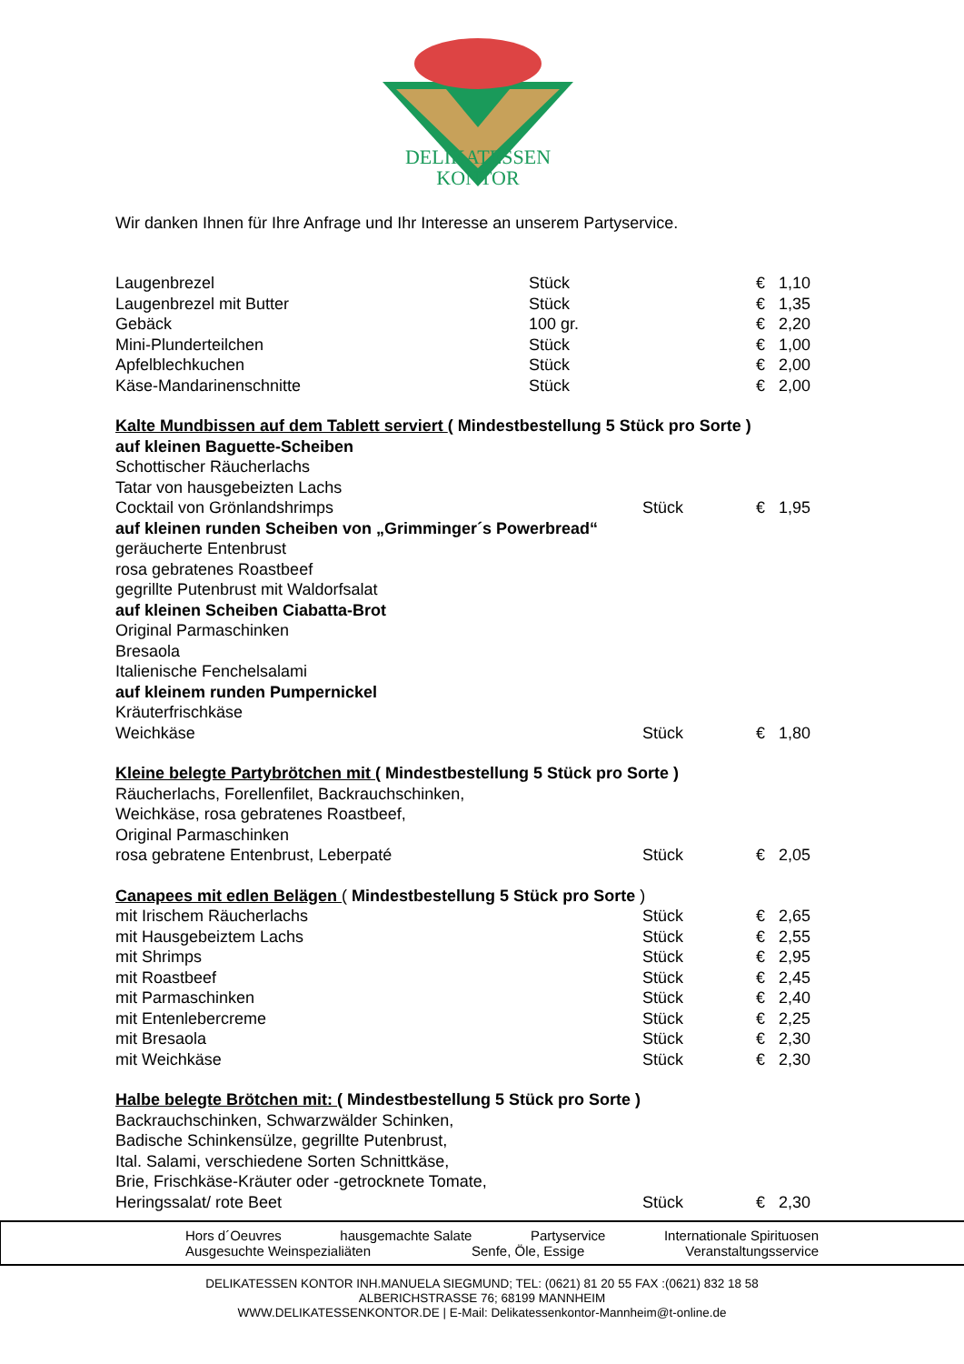DELIKATESSEN
KONTOR
Wir danken Ihnen für Ihre Anfrage und Ihr Interesse an unserem Partyservice.
| Laugenbrezel | Stück | € | 1,10 |
| Laugenbrezel mit Butter | Stück | € | 1,35 |
| Gebäck | 100 gr. | € | 2,20 |
| Mini-Plunderteilchen | Stück | € | 1,00 |
| Apfelblechkuchen | Stück | € | 2,00 |
| Käse-Mandarinenschnitte | Stück | € | 2,00 |
| Kalte Mundbissen auf dem Tablett serviert ( Mindestbestellung 5 Stück pro Sorte ) | | | |
| auf kleinen Baguette-Scheiben | | | |
| Schottischer Räucherlachs | | | |
| Tatar von hausgebeizten Lachs | | | |
| Cocktail von Grönlandshrimps | Stück | € | 1,95 |
| auf kleinen runden Scheiben von „Grimminger´s Powerbread“ | | | |
| geräucherte Entenbrust | | | |
| rosa gebratenes Roastbeef | | | |
| gegrillte Putenbrust mit Waldorfsalat | | | |
| auf kleinen Scheiben Ciabatta-Brot | | | |
| Original Parmaschinken | | | |
| Bresaola | | | |
| Italienische Fenchelsalami | | | |
| auf kleinem runden Pumpernickel | | | |
| Kräuterfrischkäse | | | |
| Weichkäse | Stück | € | 1,80 |
| Kleine belegte Partybrötchen mit ( Mindestbestellung 5 Stück pro Sorte ) | | | |
| Räucherlachs, Forellenfilet, Backrauchschinken, | | | |
| Weichkäse, rosa gebratenes Roastbeef, | | | |
| Original Parmaschinken | | | |
| rosa gebratene Entenbrust, Leberpaté | Stück | € | 2,05 |
| Canapees mit edlen Belägen ( Mindestbestellung 5 Stück pro Sorte ) | | | |
| mit Irischem Räucherlachs | Stück | € | 2,65 |
| mit Hausgebeiztem Lachs | Stück | € | 2,55 |
| mit Shrimps | Stück | € | 2,95 |
| mit Roastbeef | Stück | € | 2,45 |
| mit Parmaschinken | Stück | € | 2,40 |
| mit Entenlebercreme | Stück | € | 2,25 |
| mit Bresaola | Stück | € | 2,30 |
| mit Weichkäse | Stück | € | 2,30 |
| Halbe belegte Brötchen mit: ( Mindestbestellung 5 Stück pro Sorte ) | | | |
| Backrauchschinken, Schwarzwälder Schinken, | | | |
| Badische Schinkensülze, gegrillte Putenbrust, | | | |
| Ital. Salami, verschiedene Sorten Schnittkäse, | | | |
| Brie, Frischkäse-Kräuter oder -getrocknete Tomate, | | | |
| Heringssalat/ rote Beet | Stück | € | 2,30 |
Hors d´Oeuvres hausgemachte Salate Partyservice Internationale Spirituosen
Ausgesuchte Weinspezialiäten Senfe, Öle, Essige Veranstaltungsservice
DELIKATESSEN KONTOR INH.MANUELA SIEGMUND; TEL: (0621) 81 20 55 FAX :(0621) 832 18 58
ALBERICHSTRASSE 76; 68199 MANNHEIM
WWW.DELIKATESSENKONTOR.DE | E-Mail: Delikatessenkontor-Mannheim@t-online.de